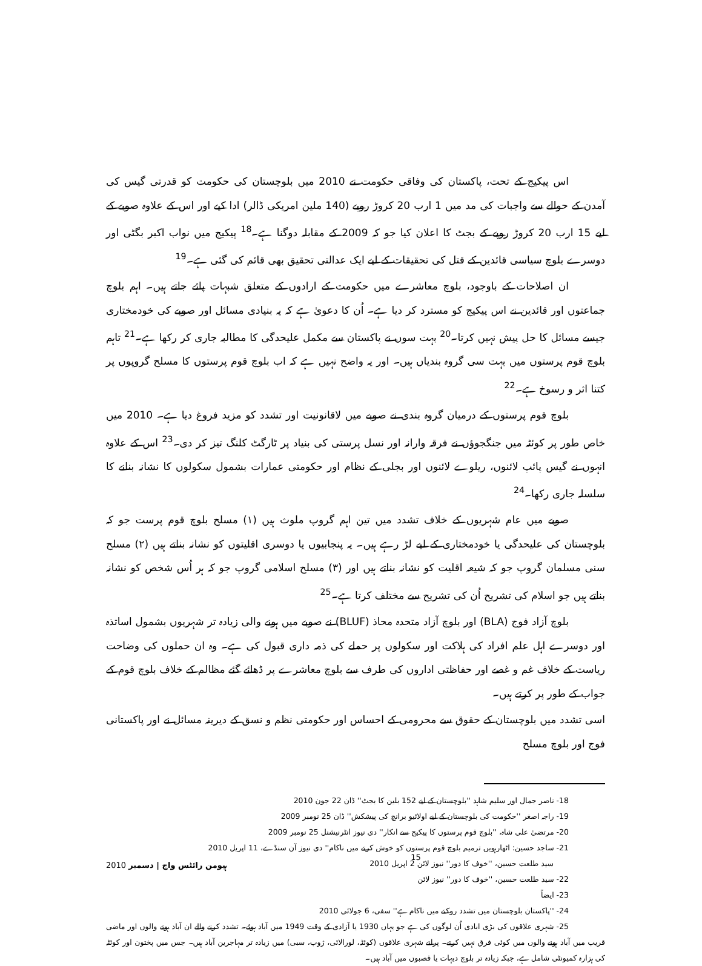اس پیکیج کے تحت، پاکستان کی وفاقی حکومت نے 2010 میں بلوچستان کی حکومت کو قدرتی گیس کی آمدن کے حوالے سے واجبات کی مد میں 1 ارب 20 کروڑ روپے (140 ملین امریکی ڈالر) ادا کیے اور اس کے علاوہ صوبے کے لیے 15 ارب 20 کروڑ روپے کے بجٹ کا اعلان کیا جو کہ 2009 کے مقابلہ دوگنا ہے۔<sup>18</sup> پیکیج میں نواب اکبر بگٹی اور دوسرے بلوچ سیاسی قائدین کے قتل کی تحقیقات کے لیے ایک عدالتی تحقیق بھی قائم کی گئی ہے۔<sup>19</sup>
ان اصلاحات کے باوجود، بلوچ معاشرے میں حکومت کے ارادوں کے متعلق شبہات پائے جاتے ہیں۔ اہم بلوچ جماعتوں اور قائدین نے اس پیکیج کو مسترد کر دیا ہے۔ اُن کا دعویٰ ہے کہ یہ بنیادی مسائل اور صوبے کی خودمختاری جیسے مسائل کا حل پیش نہیں کرتا۔<sup>20</sup> بہت سوں نے پاکستان سے مکمل علیحدگی کا مطالبہ جاری کر رکھا ہے۔<sup>21</sup> تاہم بلوچ قوم پرستوں میں بہت سی گروہ بندیاں ہیں۔ اور یہ واضح نہیں ہے کہ اب بلوچ قوم پرستوں کا مسلح گروپوں پر کتنا اثر و رسوخ ہے۔<sup>22</sup>
بلوچ قوم پرستوں کے درمیان گروہ بندی نے صوبے میں لاقانونیت اور تشدد کو مزید فروغ دیا ہے۔ 2010 میں خاص طور پر کوئٹہ میں جنگجوؤں نے فرقہ وارانہ اور نسل پرستی کی بنیاد پر ٹارگٹ کلنگ تیز کر دی۔<sup>23</sup> اس کے علاوہ انہوں نے گیس پائپ لائنوں، ریلوے لائنوں اور بجلی کے نظام اور حکومتی عمارات بشمول سکولوں کا نشانہ بنانے کا سلسلہ جاری رکھا۔<sup>24</sup>
صوبے میں عام شہریوں کے خلاف تشدد میں تین اہم گروپ ملوث ہیں (۱) مسلح بلوچ قوم پرست جو کہ بلوچستان کی علیحدگی یا خودمختاری کے لیے لڑ رہے ہیں۔ یہ پنجابیوں یا دوسری اقلیتوں کو نشانہ بناتے ہیں (۲) مسلح سنی مسلمان گروپ جو کہ شیعہ اقلیت کو نشانہ بناتے ہیں اور (۳) مسلح اسلامی گروپ جو کہ ہر اُس شخص کو نشانہ بناتے ہیں جو اسلام کی تشریح اُن کی تشریح سے مختلف کرتا ہے۔<sup>25</sup>
بلوچ آزاد فوج (BLA) اور بلوچ آزاد متحدہ محاذ (BLUF) نے صوبے میں ہونے والی زیادہ تر شہریوں بشمول اساتذہ اور دوسرے اہل علم افراد کی ہلاکت اور سکولوں پر حملے کی ذمہ داری قبول کی ہے۔ وہ ان حملوں کی وضاحت ریاست کے خلاف غم و غصے اور حفاظتی اداروں کی طرف سے بلوچ معاشرے پر ڈھائے گئے مظالم کے خلاف بلوچ قوم کے جواب کے طور پر کرتے ہیں۔
اسی تشدد میں بلوچستان کے حقوق سے محرومی کے احساس اور حکومتی نظم و نسق کے دیرینہ مسائل نے اور پاکستانی فوج اور بلوچ مسلح
18- ناصر جمال اور سلیم شاہد ''بلوچستان کے لیے 152 بلین کا بجٹ'' ڈان 22 جون 2010
19- راجہ اصغر ''حکومت کی بلوچستان کے لیے اولائیو برانچ کی پیشکش'' ڈان 25 نومبر 2009
20- مرتضیٰ علی شاہ، ''بلوچ قوم پرستوں کا پیکیج سے انکار'' دی نیوز انٹرنیشنل 25 نومبر 2009
21- ساجد حسین: اٹھارہویں ترمیم بلوچ قوم پرستوں کو خوش کرنے میں ناکام'' دی نیوز آن سنڈے، 11 اپریل 2010
سید طلعت حسین، ''خوف کا دور'' نیوز لائن 2 اپریل 2010
22- سید طلعت حسین، ''خوف کا دور'' نیوز لائن
23- ایضاً
24- ''پاکستان بلوچستان میں تشدد روکنے میں ناکام ہے'' سفی، 6 جولائی 2010
25- شہری علاقوں کی بڑی ابادی اُن لوگوں کی ہے جو یہاں 1930 یا آزادی کے وقت 1949 میں آباد ہوئے۔ تشدد کرنے والے ان آباد ہونے والوں اور ماضی قریب میں آباد ہونے والوں میں کوئی فرق نہیں کرتے۔ پرانے شہری علاقوں (کوئٹہ، لورالائی، ژوب، سبی) میں زیادہ تر مہاجرین آباد ہیں۔ جس میں پختون اور کوئٹہ کی ہزارہ کمیونٹی شامل ہے، جبکہ زیادہ تر بلوچ دیہات یا قصبوں میں آباد ہیں۔
2010 ہیومن رائٹس واچ | دسمبر 15